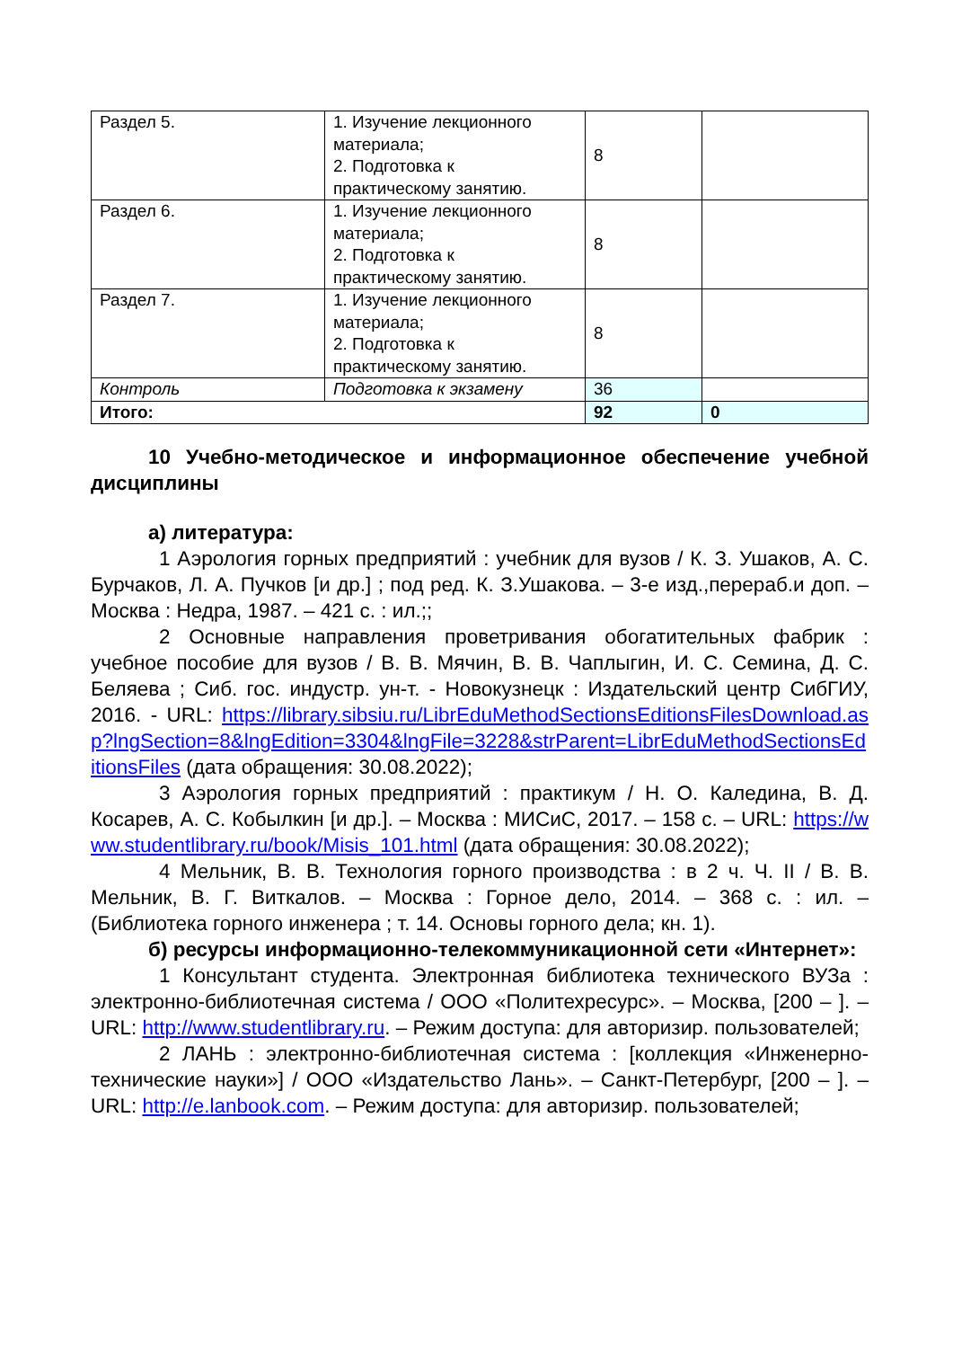| Раздел 5. | 1. Изучение лекционного материала; 2. Подготовка к практическому занятию. | 8 | |
| Раздел 6. | 1. Изучение лекционного материала; 2. Подготовка к практическому занятию. | 8 | |
| Раздел 7. | 1. Изучение лекционного материала; 2. Подготовка к практическому занятию. | 8 | |
| Контроль | Подготовка к экзамену | 36 | |
| Итого: | | 92 | 0 |
10 Учебно-методическое и информационное обеспечение учебной дисциплины
а) литература:
1 Аэрология горных предприятий : учебник для вузов / К. З. Ушаков, А. С. Бурчаков, Л. А. Пучков [и др.] ; под ред. К. З.Ушакова. – 3-е изд.,перераб.и доп. – Москва : Недра, 1987. – 421 с. : ил.;;
2 Основные направления проветривания обогатительных фабрик : учебное пособие для вузов / В. В. Мячин, В. В. Чаплыгин, И. С. Семина, Д. С. Беляева ; Сиб. гос. индустр. ун-т. - Новокузнецк : Издательский центр СибГИУ, 2016. - URL: https://library.sibsiu.ru/LibrEduMethodSectionsEditionsFilesDownload.asp?lngSection=8&lngEdition=3304&lngFile=3228&strParent=LibrEduMethodSectionsEditionsFiles (дата обращения: 30.08.2022);
3 Аэрология горных предприятий : практикум / Н. О. Каледина, В. Д. Косарев, А. С. Кобылкин [и др.]. – Москва : МИСиС, 2017. – 158 с. – URL: https://www.studentlibrary.ru/book/Misis_101.html (дата обращения: 30.08.2022);
4 Мельник, В. В. Технология горного производства : в 2 ч. Ч. II / В. В. Мельник, В. Г. Виткалов. – Москва : Горное дело, 2014. – 368 с. : ил. – (Библиотека горного инженера ; т. 14. Основы горного дела; кн. 1).
б) ресурсы информационно-телекоммуникационной сети «Интернет»:
1 Консультант студента. Электронная библиотека технического ВУЗа : электронно-библиотечная система / ООО «Политехресурс». – Москва, [200 – ]. – URL: http://www.studentlibrary.ru. – Режим доступа: для авторизир. пользователей;
2 ЛАНЬ : электронно-библиотечная система : [коллекция «Инженерно-технические науки»] / ООО «Издательство Лань». – Санкт-Петербург, [200 – ]. – URL: http://e.lanbook.com. – Режим доступа: для авторизир. пользователей;